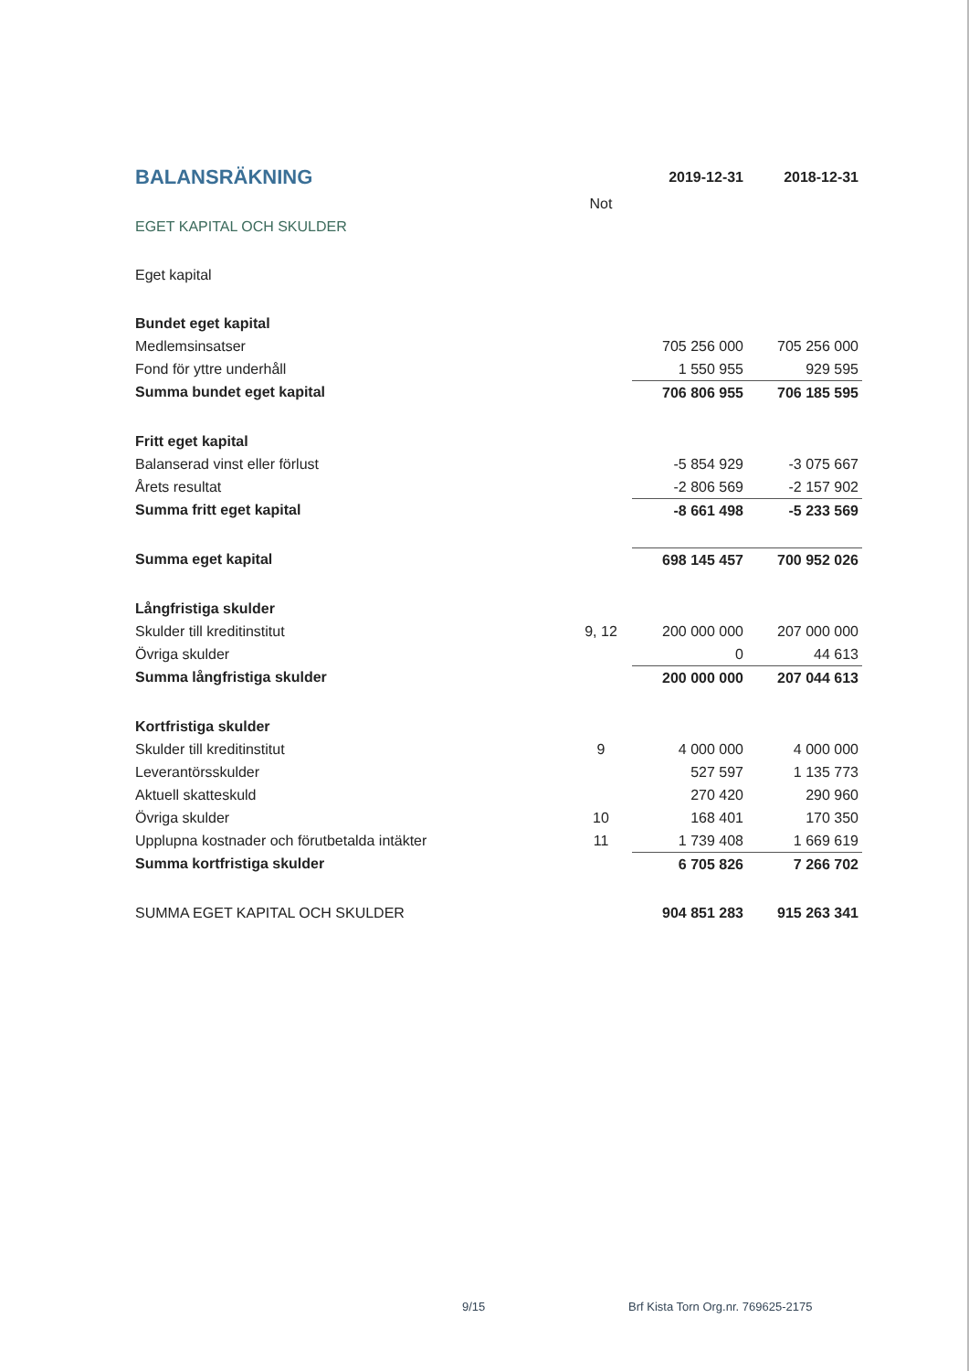| BALANSRÄKNING | | 2019-12-31 | 2018-12-31 |
| --- | --- | --- | --- |
| | Not | | |
| EGET KAPITAL OCH SKULDER | | | |
| Eget kapital | | | |
| Bundet eget kapital | | | |
| Medlemsinsatser | | 705 256 000 | 705 256 000 |
| Fond för yttre underhåll | | 1 550 955 | 929 595 |
| Summa bundet eget kapital | | 706 806 955 | 706 185 595 |
| Fritt eget kapital | | | |
| Balanserad vinst eller förlust | | -5 854 929 | -3 075 667 |
| Årets resultat | | -2 806 569 | -2 157 902 |
| Summa fritt eget kapital | | -8 661 498 | -5 233 569 |
| Summa eget kapital | | 698 145 457 | 700 952 026 |
| Långfristiga skulder | | | |
| Skulder till kreditinstitut | 9, 12 | 200 000 000 | 207 000 000 |
| Övriga skulder | | 0 | 44 613 |
| Summa långfristiga skulder | | 200 000 000 | 207 044 613 |
| Kortfristiga skulder | | | |
| Skulder till kreditinstitut | 9 | 4 000 000 | 4 000 000 |
| Leverantörsskulder | | 527 597 | 1 135 773 |
| Aktuell skatteskuld | | 270 420 | 290 960 |
| Övriga skulder | 10 | 168 401 | 170 350 |
| Upplupna kostnader och förutbetalda intäkter | 11 | 1 739 408 | 1 669 619 |
| Summa kortfristiga skulder | | 6 705 826 | 7 266 702 |
| SUMMA EGET KAPITAL OCH SKULDER | | 904 851 283 | 915 263 341 |
9/15
Brf Kista Torn Org.nr. 769625-2175